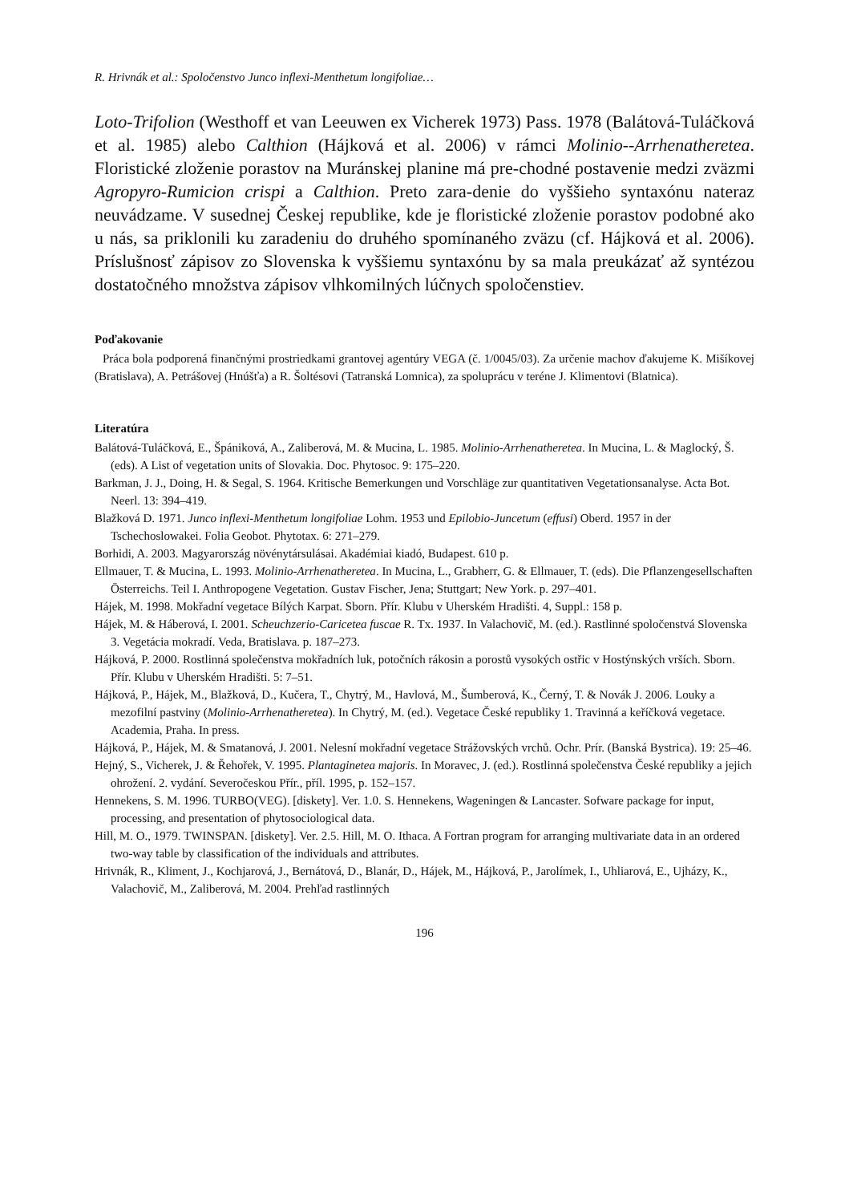R. Hrivnák et al.: Spoločenstvo Junco inflexi-Menthetum longifoliae…
Loto-Trifolion (Westhoff et van Leeuwen ex Vicherek 1973) Pass. 1978 (Balátová-Tuláčková et al. 1985) alebo Calthion (Hájková et al. 2006) v rámci Molinio--Arrhenatheretea. Floristické zloženie porastov na Muránskej planine má pre-chodné postavenie medzi zväzmi Agropyro-Rumicion crispi a Calthion. Preto zara-denie do vyššieho syntaxónu nateraz neuvádzame. V susednej Českej republike, kde je floristické zloženie porastov podobné ako u nás, sa priklonili ku zaradeniu do druhého spomínaného zväzu (cf. Hájková et al. 2006). Príslušnosť zápisov zo Slovenska k vyššiemu syntaxónu by sa mala preukázať až syntézou dostatočného množstva zápisov vlhkomilných lúčnych spoločenstiev.
Poďakovanie
Práca bola podporená finančnými prostriedkami grantovej agentúry VEGA (č. 1/0045/03). Za určenie machov ďakujeme K. Mišíkovej (Bratislava), A. Petrášovej (Hnúšťa) a R. Šoltésovi (Tatranská Lomnica), za spoluprácu v teréne J. Klimentovi (Blatnica).
Literatúra
Balátová-Tuláčková, E., Špániková, A., Zaliberová, M. & Mucina, L. 1985. Molinio-Arrhenatheretea. In Mucina, L. & Maglocký, Š. (eds). A List of vegetation units of Slovakia. Doc. Phytosoc. 9: 175–220.
Barkman, J. J., Doing, H. & Segal, S. 1964. Kritische Bemerkungen und Vorschläge zur quantitativen Vegetationsanalyse. Acta Bot. Neerl. 13: 394–419.
Blažková D. 1971. Junco inflexi-Menthetum longifoliae Lohm. 1953 und Epilobio-Juncetum (effusi) Oberd. 1957 in der Tschechoslowakei. Folia Geobot. Phytotax. 6: 271–279.
Borhidi, A. 2003. Magyarország növénytársulásai. Akadémiai kiadó, Budapest. 610 p.
Ellmauer, T. & Mucina, L. 1993. Molinio-Arrhenatheretea. In Mucina, L., Grabherr, G. & Ellmauer, T. (eds). Die Pflanzengesellschaften Österreichs. Teil I. Anthropogene Vegetation. Gustav Fischer, Jena; Stuttgart; New York. p. 297–401.
Hájek, M. 1998. Mokřadní vegetace Bílých Karpat. Sborn. Přír. Klubu v Uherském Hradišti. 4, Suppl.: 158 p.
Hájek, M. & Háberová, I. 2001. Scheuchzerio-Caricetea fuscae R. Tx. 1937. In Valachovič, M. (ed.). Rastlinné spoločenstvá Slovenska 3. Vegetácia mokradí. Veda, Bratislava. p. 187–273.
Hájková, P. 2000. Rostlinná společenstva mokřadních luk, potočních rákosin a porostů vysokých ostřic v Hostýnských vrších. Sborn. Přír. Klubu v Uherském Hradišti. 5: 7–51.
Hájková, P., Hájek, M., Blažková, D., Kučera, T., Chytrý, M., Havlová, M., Šumberová, K., Černý, T. & Novák J. 2006. Louky a mezofilní pastviny (Molinio-Arrhenatheretea). In Chytrý, M. (ed.). Vegetace České republiky 1. Travinná a keříčková vegetace. Academia, Praha. In press.
Hájková, P., Hájek, M. & Smatanová, J. 2001. Nelesní mokřadní vegetace Strážovských vrchů. Ochr. Prír. (Banská Bystrica). 19: 25–46.
Hejný, S., Vicherek, J. & Řehořek, V. 1995. Plantaginetea majoris. In Moravec, J. (ed.). Rostlinná společenstva České republiky a jejich ohrožení. 2. vydání. Severočeskou Přír., příl. 1995, p. 152–157.
Hennekens, S. M. 1996. TURBO(VEG). [diskety]. Ver. 1.0. S. Hennekens, Wageningen & Lancaster. Sofware package for input, processing, and presentation of phytosociological data.
Hill, M. O., 1979. TWINSPAN. [diskety]. Ver. 2.5. Hill, M. O. Ithaca. A Fortran program for arranging multivariate data in an ordered two-way table by classification of the individuals and attributes.
Hrivnák, R., Kliment, J., Kochjarová, J., Bernátová, D., Blanár, D., Hájek, M., Hájková, P., Jarolímek, I., Uhliarová, E., Ujházy, K., Valachovič, M., Zaliberová, M. 2004. Prehľad rastlinných
196